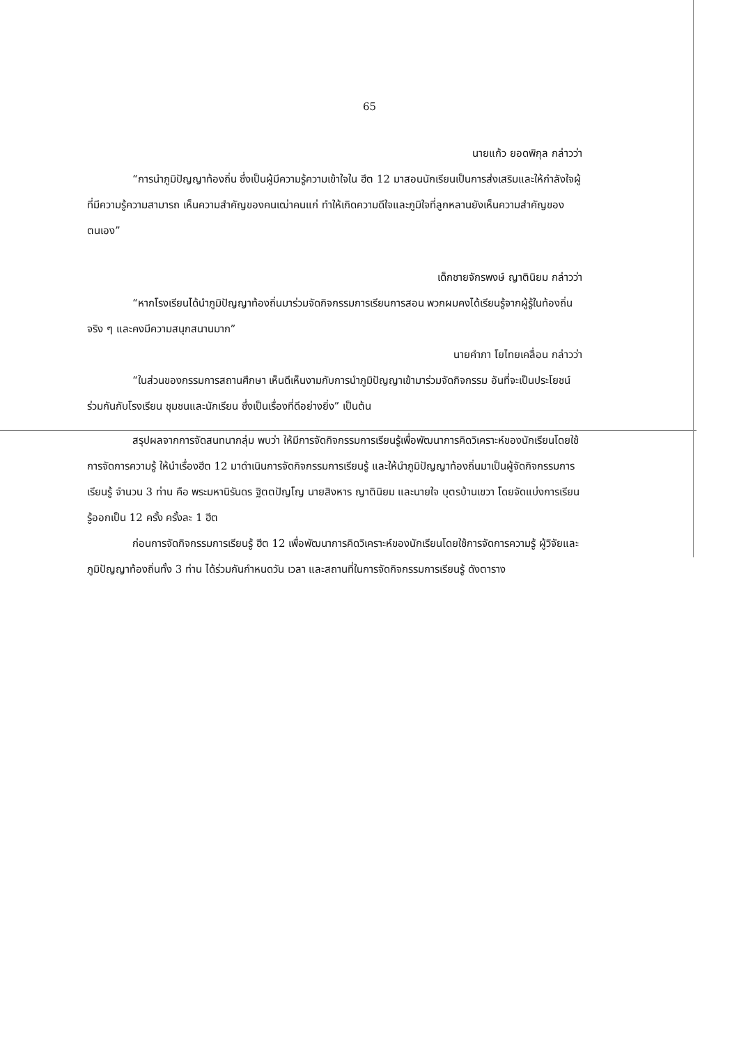65
นายแก้ว ยอดพิกุล กล่าวว่า
“การนำภูมิปัญญาท้องถิ่น ซึ่งเป็นผู้มีความรู้ความเข้าใจใน ฮีต 12 มาสอนนักเรียนเป็นการส่งเสริมและให้กำลังใจผู้ที่มีความรู้ความสามารถ เห็นความสำคัญของคนเฒ่าคนแก่ ทำให้เกิดความดีใจและภูมิใจที่ลูกหลานยังเห็นความสำคัญของตนเอง”
เด็กชายจักรพงษ์ ญาตินิยม กล่าวว่า
“หากโรงเรียนได้นำภูมิปัญญาท้องถิ่นมาร่วมจัดกิจกรรมการเรียนการสอน พวกผมคงได้เรียนรู้จากผู้รู้ในท้องถิ่นจริง ๆ และคงมีความสนุกสนานมาก”
นายคำภา โยไทยเคลื่อน กล่าวว่า
“ในส่วนของกรรมการสถานศึกษา เห็นดีเห็นงามกับการนำภูมิปัญญาเข้ามาร่วมจัดกิจกรรม อันที่จะเป็นประโยชน์ร่วมกันกับโรงเรียน ชุมชนและนักเรียน ซึ่งเป็นเรื่องที่ดีอย่างยิ่ง” เป็นต้น
สรุปผลจากการจัดสนทนากลุ่ม พบว่า ให้มีการจัดกิจกรรมการเรียนรู้เพื่อพัฒนาการคิดวิเคราะห์ของนักเรียนโดยใช้การจัดการความรู้ ให้นำเรื่องฮีต 12 มาดำเนินการจัดกิจกรรมการเรียนรู้ และให้นำภูมิปัญญาท้องถิ่นมาเป็นผู้จัดกิจกรรมการเรียนรู้ จำนวน 3 ท่าน คือ พระมหานิรันดร ฐิตตปัญโญ นายสิงหาร ญาตินิยม และนายใจ บุตรบ้านเขวา โดยจัดแบ่งการเรียนรู้ออกเป็น 12 ครั้ง ครั้งละ 1 ฮีต
ก่อนการจัดกิจกรรมการเรียนรู้ ฮีต 12 เพื่อพัฒนาการคิดวิเคราะห์ของนักเรียนโดยใช้การจัดการความรู้ ผู้วิจัยและภูมิปัญญาท้องถิ่นทั้ง 3 ท่าน ได้ร่วมกันกำหนดวัน เวลา และสถานที่ในการจัดกิจกรรมการเรียนรู้ ดังตาราง